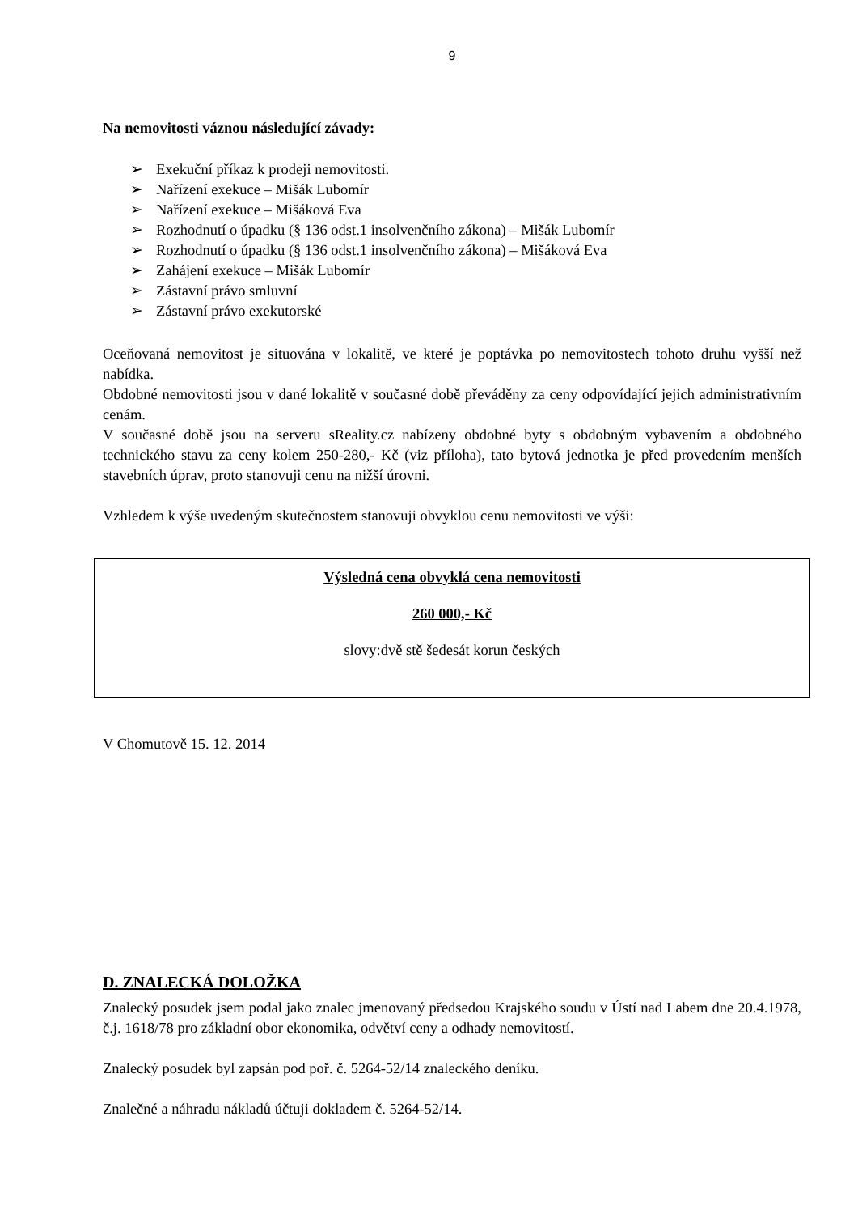9
Na nemovitosti váznou následující závady:
➢ Exekuční příkaz k prodeji nemovitosti.
➢ Nařízení exekuce – Mišák Lubomír
➢ Nařízení exekuce – Mišáková Eva
➢ Rozhodnutí o úpadku (§ 136 odst.1 insolvenčního zákona) – Mišák Lubomír
➢ Rozhodnutí o úpadku (§ 136 odst.1 insolvenčního zákona) – Mišáková Eva
➢ Zahájení exekuce – Mišák Lubomír
➢ Zástavní právo smluvní
➢ Zástavní právo exekutorské
Oceňovaná nemovitost je situována v lokalitě, ve které je poptávka po nemovitostech tohoto druhu vyšší než nabídka.
Obdobné nemovitosti jsou v dané lokalitě v současné době převáděny za ceny odpovídající jejich administrativním cenám.
V současné době jsou na serveru sReality.cz nabízeny obdobné byty s obdobným vybavením a obdobného technického stavu za ceny kolem 250-280,- Kč (viz příloha), tato bytová jednotka je před provedením menších stavebních úprav, proto stanovuji cenu na nižší úrovni.
Vzhledem k výše uvedeným skutečnostem stanovuji obvyklou cenu nemovitosti ve výši:
Výsledná cena obvyklá cena nemovitosti
260 000,- Kč
slovy:dvě stě šedesát korun českých
V Chomutově 15. 12. 2014
D. ZNALECKÁ DOLOŽKA
Znalecký posudek jsem podal jako znalec jmenovaný předsedou Krajského soudu v Ústí nad Labem dne 20.4.1978, č.j. 1618/78 pro základní obor ekonomika, odvětví ceny a odhady nemovitostí.
Znalecký posudek byl zapsán pod poř. č. 5264-52/14 znaleckého deníku.
Znalečné a náhradu nákladů účtuji dokladem č. 5264-52/14.